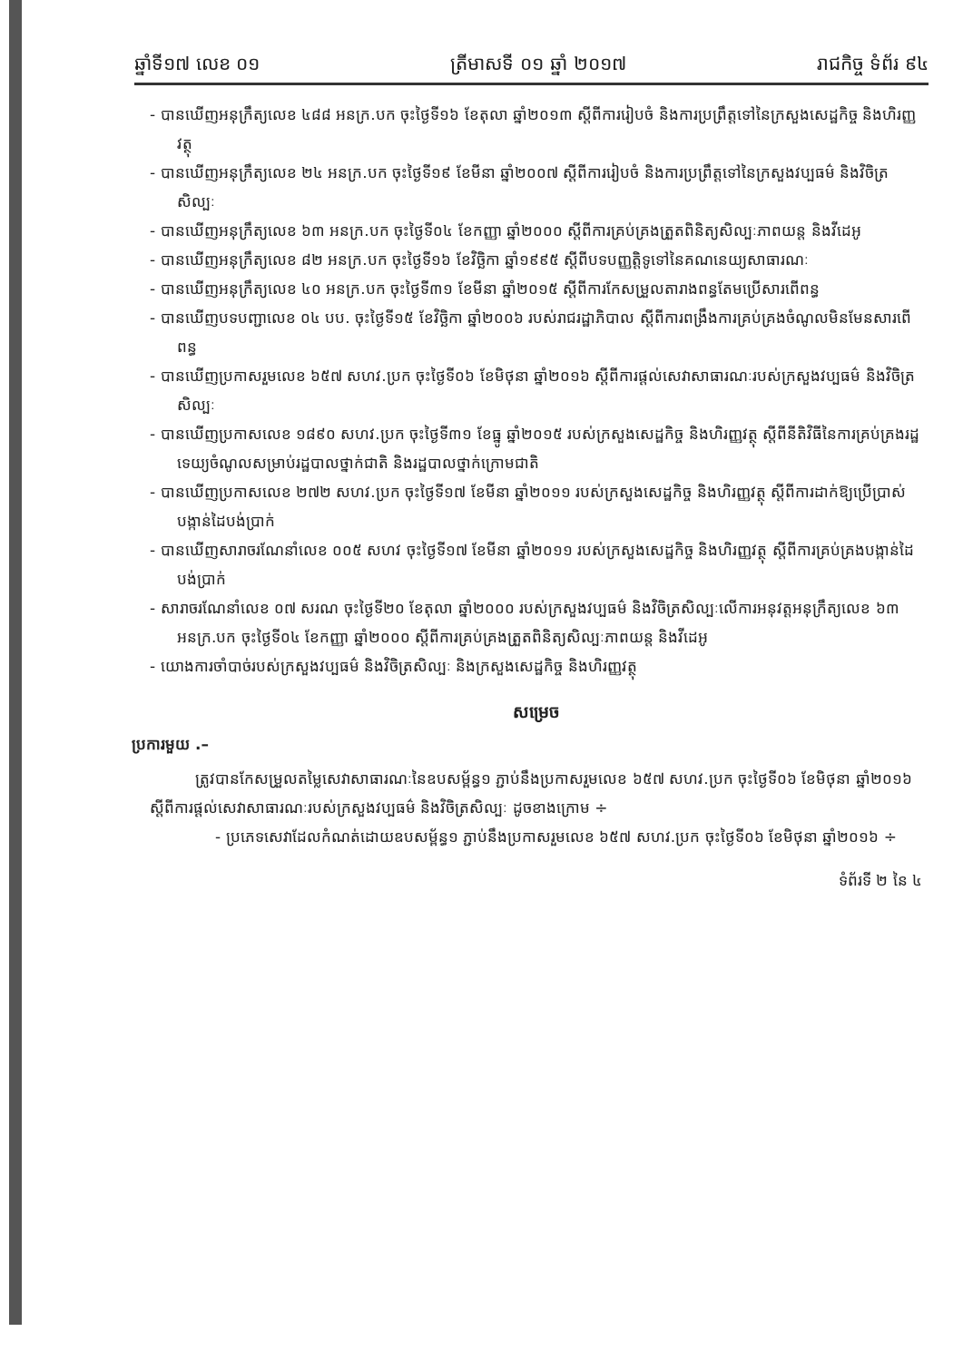ឆ្នាំទី១៧ លេខ ០១ ត្រីមាសទី ០១ ឆ្នាំ ២០១៧ រាជកិច្ច ទំព័រ ៩៤
- បានឃើញអនុក្រឹត្យលេខ ៤៨៨ អនក្រ.បក ចុះថ្ងៃទី១៦ ខែតុលា ឆ្នាំ២០១៣ ស្តីពីការរៀបចំ និងការប្រព្រឹត្តទៅនៃក្រសួងសេដ្ឋកិច្ច និងហិរញ្ញវត្ថុ
- បានឃើញអនុក្រឹត្យលេខ ២៤ អនក្រ.បក ចុះថ្ងៃទី១៩ ខែមីនា ឆ្នាំ២០០៧ ស្តីពីការរៀបចំ និងការប្រព្រឹត្តទៅនៃក្រសួងវប្បធម៌ និងវិចិត្រសិល្បៈ
- បានឃើញអនុក្រឹត្យលេខ ៦៣ អនក្រ.បក ចុះថ្ងៃទី០៤ ខែកញ្ញា ឆ្នាំ២០០០ ស្តីពីការគ្រប់គ្រងត្រួតពិនិត្យសិល្បៈភាពយន្ត និងវីដេអូ
- បានឃើញអនុក្រឹត្យលេខ ៨២ អនក្រ.បក ចុះថ្ងៃទី១៦ ខែវិច្ឆិកា ឆ្នាំ១៩៩៥ ស្តីពីបទបញ្ញត្តិទូទៅនៃគណនេយ្យសាធារណៈ
- បានឃើញអនុក្រឹត្យលេខ ៤០ អនក្រ.បក ចុះថ្ងៃទី៣១ ខែមីនា ឆ្នាំ២០១៥ ស្តីពីការកែសម្រួលតារាងពន្ធតែមប្រើសារពើពន្ធ
- បានឃើញបទបញ្ជាលេខ ០៤ បប. ចុះថ្ងៃទី១៥ ខែវិច្ឆិកា ឆ្នាំ២០០៦ របស់រាជរដ្ឋាភិបាល ស្តីពីការពង្រឹងការគ្រប់គ្រងចំណូលមិនមែនសារពើពន្ធ
- បានឃើញប្រកាសរួមលេខ ៦៥៧ សហវ.ប្រក ចុះថ្ងៃទី០៦ ខែមិថុនា ឆ្នាំ២០១៦ ស្តីពីការផ្តល់សេវាសាធារណៈរបស់ក្រសួងវប្បធម៌ និងវិចិត្រសិល្បៈ
- បានឃើញប្រកាសលេខ ១៨៩០ សហវ.ប្រក ចុះថ្ងៃទី៣១ ខែធ្នូ ឆ្នាំ២០១៥ របស់ក្រសួងសេដ្ឋកិច្ច និងហិរញ្ញវត្ថុ ស្តីពីនីតិវិធីនៃការគ្រប់គ្រងរដ្ឋទេយ្យចំណូលសម្រាប់រដ្ឋបាលថ្នាក់ជាតិ និងរដ្ឋបាលថ្នាក់ក្រោមជាតិ
- បានឃើញប្រកាសលេខ ២៧២ សហវ.ប្រក ចុះថ្ងៃទី១៧ ខែមីនា ឆ្នាំ២០១១ របស់ក្រសួងសេដ្ឋកិច្ច និងហិរញ្ញវត្ថុ ស្តីពីការដាក់ឱ្យប្រើប្រាស់បង្កាន់ដៃបង់ប្រាក់
- បានឃើញសារាចរណែនាំលេខ ០០៥ សហវ ចុះថ្ងៃទី១៧ ខែមីនា ឆ្នាំ២០១១ របស់ក្រសួងសេដ្ឋកិច្ច និងហិរញ្ញវត្ថុ ស្តីពីការគ្រប់គ្រងបង្កាន់ដៃបង់ប្រាក់
- សារាចរណែនាំលេខ ០៧ សរណ ចុះថ្ងៃទី២០ ខែតុលា ឆ្នាំ២០០០ របស់ក្រសួងវប្បធម៌ និងវិចិត្រសិល្បៈលើការអនុវត្តអនុក្រឹត្យលេខ ៦៣ អនក្រ.បក ចុះថ្ងៃទី០៤ ខែកញ្ញា ឆ្នាំ២០០០ ស្តីពីការគ្រប់គ្រងត្រួតពិនិត្យសិល្បៈភាពយន្ត និងវីដេអូ
- យោងការចាំបាច់របស់ក្រសួងវប្បធម៌ និងវិចិត្រសិល្បៈ និងក្រសួងសេដ្ឋកិច្ច និងហិរញ្ញវត្ថុ
សម្រេច
ប្រការមួយ .–
ត្រូវបានកែសម្រួលតម្លៃសេវាសាធារណៈនៃឧបសម្ព័ន្ធ១ ភ្ជាប់នឹងប្រកាសរួមលេខ ៦៥៧ សហវ.ប្រក ចុះថ្ងៃទី០៦ ខែមិថុនា ឆ្នាំ២០១៦ ស្តីពីការផ្តល់សេវាសាធារណៈរបស់ក្រសួងវប្បធម៌ និងវិចិត្រសិល្បៈ ដូចខាងក្រោម ÷
- ប្រភេទសេវាដែលកំណត់ដោយឧបសម្ព័ន្ធ១ ភ្ជាប់នឹងប្រកាសរួមលេខ ៦៥៧ សហវ.ប្រក ចុះថ្ងៃទី០៦ ខែមិថុនា ឆ្នាំ២០១៦ ÷
ទំព័រទី ២ នៃ ៤